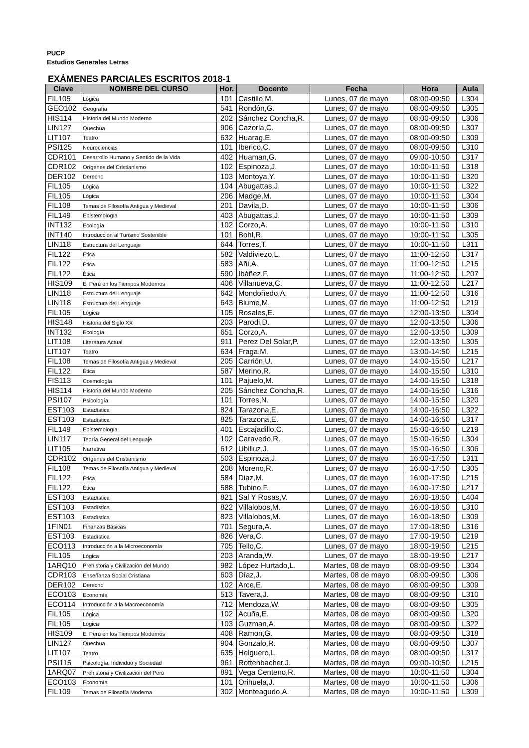PUCP
Estudios Generales Letras
EXÁMENES PARCIALES ESCRITOS 2018-1
| Clave | NOMBRE DEL CURSO | Hor. | Docente | Fecha | Hora | Aula |
| --- | --- | --- | --- | --- | --- | --- |
| FIL105 | Lógica | 101 | Castillo,M. | Lunes, 07 de mayo | 08:00-09:50 | L304 |
| GEO102 | Geografía | 541 | Rondón,G. | Lunes, 07 de mayo | 08:00-09:50 | L305 |
| HIS114 | Historia del Mundo Moderno | 202 | Sánchez Concha,R. | Lunes, 07 de mayo | 08:00-09:50 | L306 |
| LIN127 | Quechua | 906 | Cazorla,C. | Lunes, 07 de mayo | 08:00-09:50 | L307 |
| LIT107 | Teatro | 632 | Huarag,E. | Lunes, 07 de mayo | 08:00-09:50 | L309 |
| PSI125 | Neurociencias | 101 | Iberico,C. | Lunes, 07 de mayo | 08:00-09:50 | L310 |
| CDR101 | Desarrollo Humano y Sentido de la Vida | 402 | Huaman,G. | Lunes, 07 de mayo | 09:00-10:50 | L317 |
| CDR102 | Orígenes del Cristianismo | 102 | Espinoza,J. | Lunes, 07 de mayo | 10:00-11:50 | L318 |
| DER102 | Derecho | 103 | Montoya,Y. | Lunes, 07 de mayo | 10:00-11:50 | L320 |
| FIL105 | Lógica | 104 | Abugattas,J. | Lunes, 07 de mayo | 10:00-11:50 | L322 |
| FIL105 | Lógica | 206 | Madge,M. | Lunes, 07 de mayo | 10:00-11:50 | L304 |
| FIL108 | Temas de Filosofía Antigua y Medieval | 201 | Davila,D. | Lunes, 07 de mayo | 10:00-11:50 | L306 |
| FIL149 | Epistemología | 403 | Abugattas,J. | Lunes, 07 de mayo | 10:00-11:50 | L309 |
| INT132 | Ecología | 102 | Corzo,A. | Lunes, 07 de mayo | 10:00-11:50 | L310 |
| INT140 | Introducción al Turismo Sostenible | 101 | Bohl,R. | Lunes, 07 de mayo | 10:00-11:50 | L305 |
| LIN118 | Estructura del Lenguaje | 644 | Torres,T. | Lunes, 07 de mayo | 10:00-11:50 | L311 |
| FIL122 | Ética | 582 | Valdiviezo,L. | Lunes, 07 de mayo | 11:00-12:50 | L317 |
| FIL122 | Ética | 583 | Añi,A. | Lunes, 07 de mayo | 11:00-12:50 | L215 |
| FIL122 | Ética | 590 | Ibáñez,F. | Lunes, 07 de mayo | 11:00-12:50 | L207 |
| HIS109 | El Perú en los Tiempos Modernos | 406 | Villanueva,C. | Lunes, 07 de mayo | 11:00-12:50 | L217 |
| LIN118 | Estructura del Lenguaje | 642 | Mondoñedo,A. | Lunes, 07 de mayo | 11:00-12:50 | L316 |
| LIN118 | Estructura del Lenguaje | 643 | Blume,M. | Lunes, 07 de mayo | 11:00-12:50 | L219 |
| FIL105 | Lógica | 105 | Rosales,E. | Lunes, 07 de mayo | 12:00-13:50 | L304 |
| HIS148 | Historia del Siglo XX | 203 | Parodi,D. | Lunes, 07 de mayo | 12:00-13:50 | L306 |
| INT132 | Ecología | 651 | Corzo,A. | Lunes, 07 de mayo | 12:00-13:50 | L309 |
| LIT108 | Literatura Actual | 911 | Perez Del Solar,P. | Lunes, 07 de mayo | 12:00-13:50 | L305 |
| LIT107 | Teatro | 634 | Fraga,M. | Lunes, 07 de mayo | 13:00-14:50 | L215 |
| FIL108 | Temas de Filosofía Antigua y Medieval | 205 | Carrión,U. | Lunes, 07 de mayo | 14:00-15:50 | L217 |
| FIL122 | Ética | 587 | Merino,R. | Lunes, 07 de mayo | 14:00-15:50 | L310 |
| FIS113 | Cosmología | 101 | Pajuelo,M. | Lunes, 07 de mayo | 14:00-15:50 | L318 |
| HIS114 | Historia del Mundo Moderno | 205 | Sánchez Concha,R. | Lunes, 07 de mayo | 14:00-15:50 | L316 |
| PSI107 | Psicología | 101 | Torres,N. | Lunes, 07 de mayo | 14:00-15:50 | L320 |
| EST103 | Estadística | 824 | Tarazona,E. | Lunes, 07 de mayo | 14:00-16:50 | L322 |
| EST103 | Estadística | 825 | Tarazona,E. | Lunes, 07 de mayo | 14:00-16:50 | L317 |
| FIL149 | Epistemología | 401 | Escajadillo,C. | Lunes, 07 de mayo | 15:00-16:50 | L219 |
| LIN117 | Teoría General del Lenguaje | 102 | Caravedo,R. | Lunes, 07 de mayo | 15:00-16:50 | L304 |
| LIT105 | Narrativa | 612 | Ubilluz,J. | Lunes, 07 de mayo | 15:00-16:50 | L306 |
| CDR102 | Orígenes del Cristianismo | 503 | Espinoza,J. | Lunes, 07 de mayo | 16:00-17:50 | L311 |
| FIL108 | Temas de Filosofía Antigua y Medieval | 208 | Moreno,R. | Lunes, 07 de mayo | 16:00-17:50 | L305 |
| FIL122 | Ética | 584 | Diaz,M. | Lunes, 07 de mayo | 16:00-17:50 | L215 |
| FIL122 | Ética | 588 | Tubino,F. | Lunes, 07 de mayo | 16:00-17:50 | L217 |
| EST103 | Estadística | 821 | Sal Y Rosas,V. | Lunes, 07 de mayo | 16:00-18:50 | L404 |
| EST103 | Estadística | 822 | Villalobos,M. | Lunes, 07 de mayo | 16:00-18:50 | L310 |
| EST103 | Estadística | 823 | Villalobos,M. | Lunes, 07 de mayo | 16:00-18:50 | L309 |
| 1FIN01 | Finanzas Básicas | 701 | Segura,A. | Lunes, 07 de mayo | 17:00-18:50 | L316 |
| EST103 | Estadística | 826 | Vera,C. | Lunes, 07 de mayo | 17:00-19:50 | L219 |
| ECO113 | Introducción a la Microeconomía | 705 | Tello,C. | Lunes, 07 de mayo | 18:00-19:50 | L215 |
| FIL105 | Lógica | 203 | Aranda,W. | Lunes, 07 de mayo | 18:00-19:50 | L217 |
| 1ARQ10 | Prehistoria y Civilización del Mundo | 982 | López Hurtado,L. | Martes, 08 de mayo | 08:00-09:50 | L304 |
| CDR103 | Enseñanza Social Cristiana | 603 | Díaz,J. | Martes, 08 de mayo | 08:00-09:50 | L306 |
| DER102 | Derecho | 102 | Arce,E. | Martes, 08 de mayo | 08:00-09:50 | L309 |
| ECO103 | Economía | 513 | Tavera,J. | Martes, 08 de mayo | 08:00-09:50 | L310 |
| ECO114 | Introducción a la Macroeconomía | 712 | Mendoza,W. | Martes, 08 de mayo | 08:00-09:50 | L305 |
| FIL105 | Lógica | 102 | Acuña,E. | Martes, 08 de mayo | 08:00-09:50 | L320 |
| FIL105 | Lógica | 103 | Guzman,A. | Martes, 08 de mayo | 08:00-09:50 | L322 |
| HIS109 | El Perú en los Tiempos Modernos | 408 | Ramon,G. | Martes, 08 de mayo | 08:00-09:50 | L318 |
| LIN127 | Quechua | 904 | Gonzalo,R. | Martes, 08 de mayo | 08:00-09:50 | L307 |
| LIT107 | Teatro | 635 | Helguero,L. | Martes, 08 de mayo | 08:00-09:50 | L317 |
| PSI115 | Psicología, Individuo y Sociedad | 961 | Rottenbacher,J. | Martes, 08 de mayo | 09:00-10:50 | L215 |
| 1ARQ07 | Prehistoria y Civilización del Perú | 891 | Vega Centeno,R. | Martes, 08 de mayo | 10:00-11:50 | L304 |
| ECO103 | Economía | 101 | Orihuela,J. | Martes, 08 de mayo | 10:00-11:50 | L306 |
| FIL109 | Temas de Filosofía Moderna | 302 | Monteagudo,A. | Martes, 08 de mayo | 10:00-11:50 | L309 |